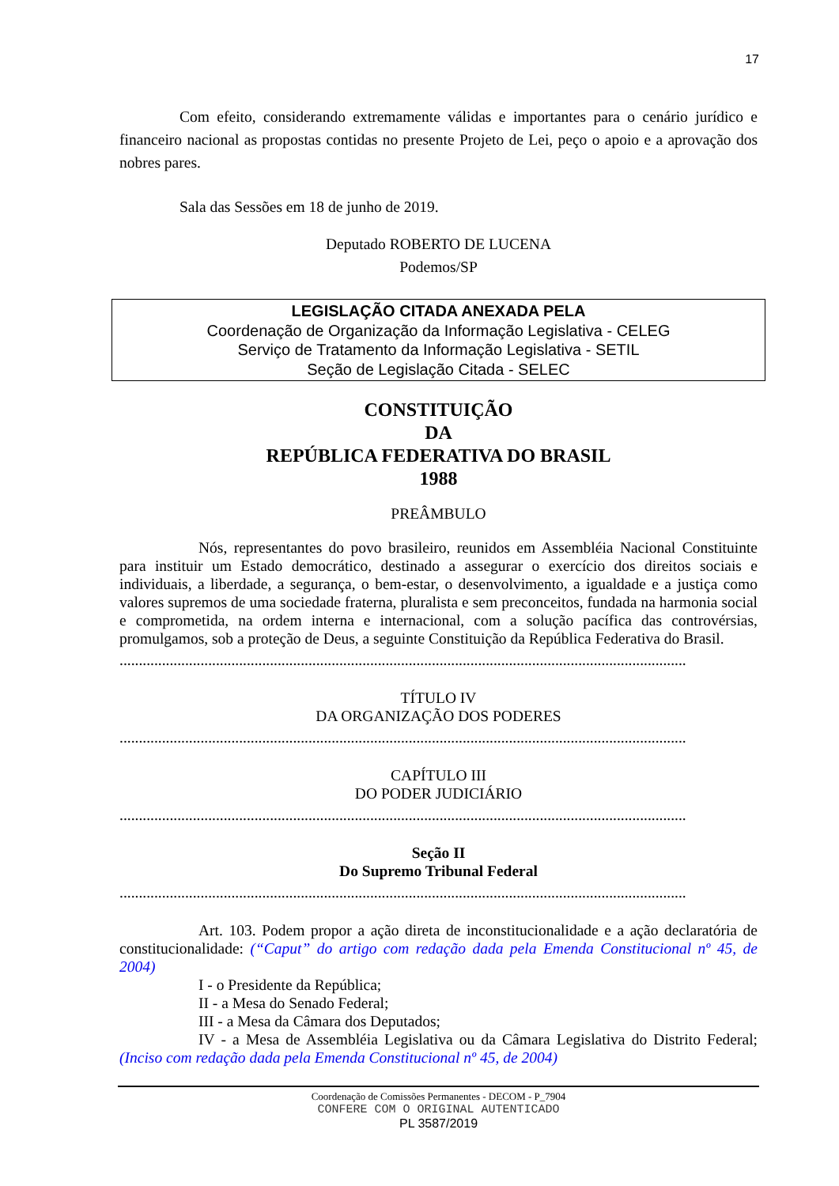17
Com efeito, considerando extremamente válidas e importantes para o cenário jurídico e financeiro nacional as propostas contidas no presente Projeto de Lei, peço o apoio e a aprovação dos nobres pares.
Sala das Sessões em 18 de junho de 2019.
Deputado ROBERTO DE LUCENA
Podemos/SP
LEGISLAÇÃO CITADA ANEXADA PELA
Coordenação de Organização da Informação Legislativa - CELEG
Serviço de Tratamento da Informação Legislativa - SETIL
Seção de Legislação Citada - SELEC
CONSTITUIÇÃO
DA
REPÚBLICA FEDERATIVA DO BRASIL
1988
PREÂMBULO
Nós, representantes do povo brasileiro, reunidos em Assembléia Nacional Constituinte para instituir um Estado democrático, destinado a assegurar o exercício dos direitos sociais e individuais, a liberdade, a segurança, o bem-estar, o desenvolvimento, a igualdade e a justiça como valores supremos de uma sociedade fraterna, pluralista e sem preconceitos, fundada na harmonia social e comprometida, na ordem interna e internacional, com a solução pacífica das controvérsias, promulgamos, sob a proteção de Deus, a seguinte Constituição da República Federativa do Brasil.
...................................................................................................................................................
TÍTULO IV
DA ORGANIZAÇÃO DOS PODERES
...................................................................................................................................................
CAPÍTULO III
DO PODER JUDICIÁRIO
...................................................................................................................................................
Seção II
Do Supremo Tribunal Federal
...................................................................................................................................................
Art. 103. Podem propor a ação direta de inconstitucionalidade e a ação declaratória de constitucionalidade: (“Caput” do artigo com redação dada pela Emenda Constitucional nº 45, de 2004)
I - o Presidente da República;
II - a Mesa do Senado Federal;
III - a Mesa da Câmara dos Deputados;
IV - a Mesa de Assembléia Legislativa ou da Câmara Legislativa do Distrito Federal; (Inciso com redação dada pela Emenda Constitucional nº 45, de 2004)
Coordenação de Comissões Permanentes - DECOM - P_7904
CONFERE COM O ORIGINAL AUTENTICADO
PL 3587/2019